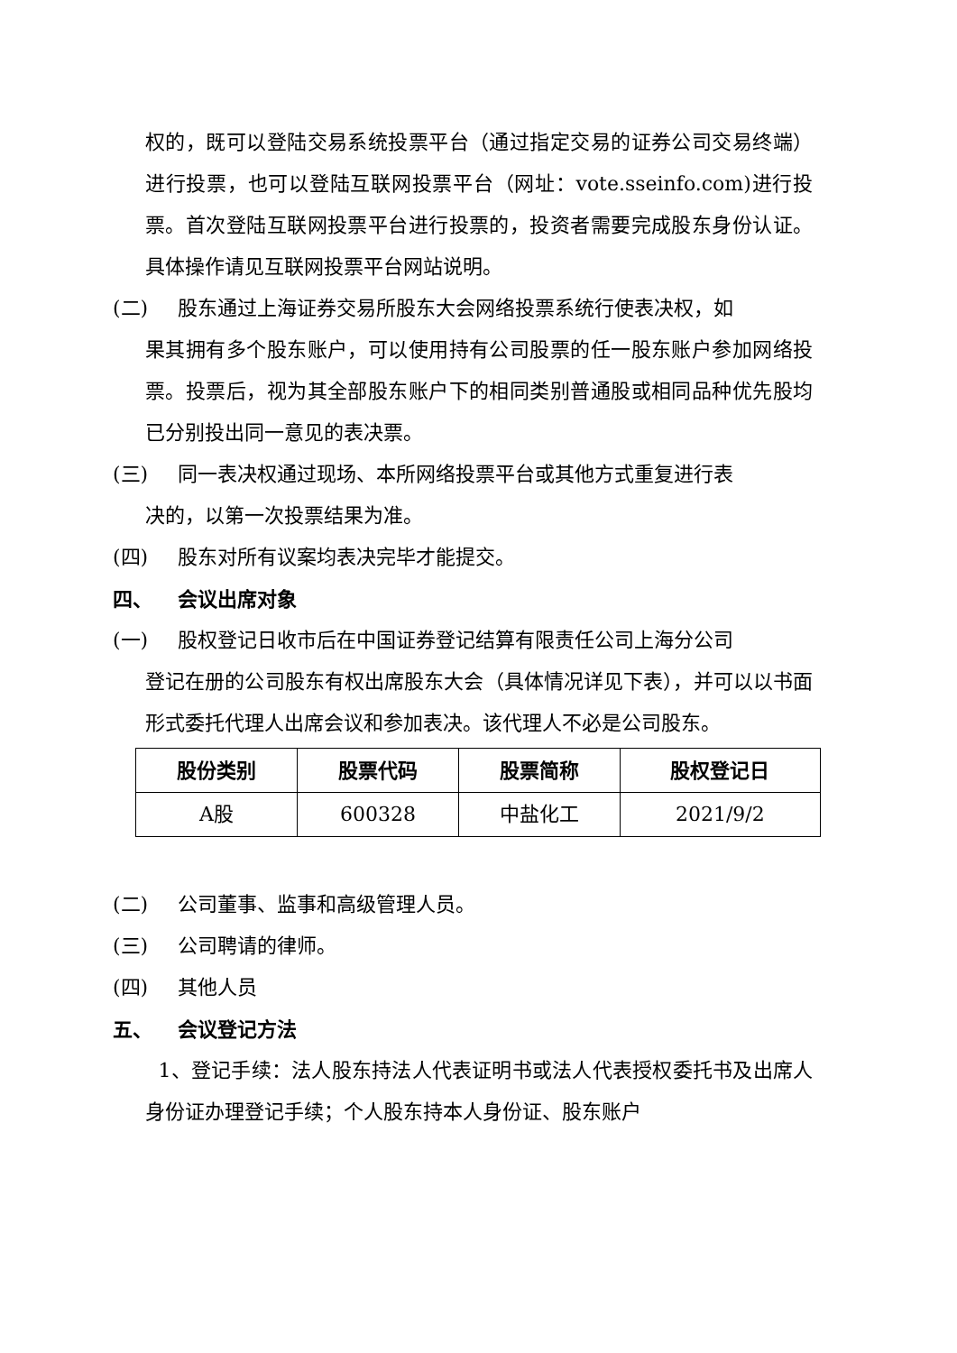权的，既可以登陆交易系统投票平台（通过指定交易的证券公司交易终端）进行投票，也可以登陆互联网投票平台（网址：vote.sseinfo.com)进行投票。首次登陆互联网投票平台进行投票的，投资者需要完成股东身份认证。具体操作请见互联网投票平台网站说明。
(二) 股东通过上海证券交易所股东大会网络投票系统行使表决权，如
果其拥有多个股东账户，可以使用持有公司股票的任一股东账户参加网络投票。投票后，视为其全部股东账户下的相同类别普通股或相同品种优先股均已分别投出同一意见的表决票。
(三) 同一表决权通过现场、本所网络投票平台或其他方式重复进行表
决的，以第一次投票结果为准。
(四) 股东对所有议案均表决完毕才能提交。
四、 会议出席对象
(一) 股权登记日收市后在中国证券登记结算有限责任公司上海分公司
登记在册的公司股东有权出席股东大会（具体情况详见下表），并可以以书面形式委托代理人出席会议和参加表决。该代理人不必是公司股东。
| 股份类别 | 股票代码 | 股票简称 | 股权登记日 |
| --- | --- | --- | --- |
| A股 | 600328 | 中盐化工 | 2021/9/2 |
(二) 公司董事、监事和高级管理人员。
(三) 公司聘请的律师。
(四) 其他人员
五、 会议登记方法
1、登记手续：法人股东持法人代表证明书或法人代表授权委托书及出席人身份证办理登记手续；个人股东持本人身份证、股东账户